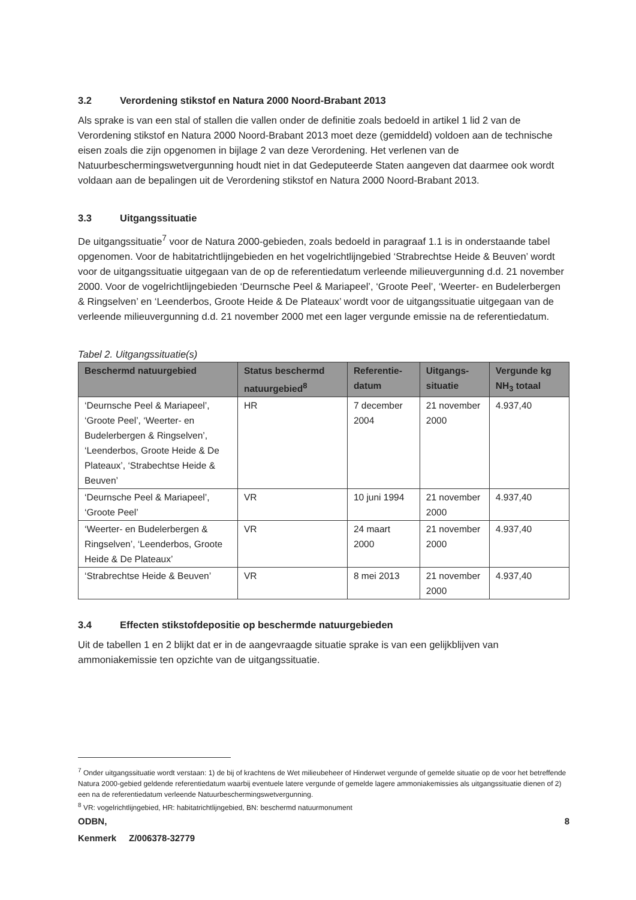3.2 Verordening stikstof en Natura 2000 Noord-Brabant 2013
Als sprake is van een stal of stallen die vallen onder de definitie zoals bedoeld in artikel 1 lid 2 van de Verordening stikstof en Natura 2000 Noord-Brabant 2013 moet deze (gemiddeld) voldoen aan de technische eisen zoals die zijn opgenomen in bijlage 2 van deze Verordening. Het verlenen van de Natuurbeschermingswetvergunning houdt niet in dat Gedeputeerde Staten aangeven dat daarmee ook wordt voldaan aan de bepalingen uit de Verordening stikstof en Natura 2000 Noord-Brabant 2013.
3.3 Uitgangssituatie
De uitgangssituatie<sup>7</sup> voor de Natura 2000-gebieden, zoals bedoeld in paragraaf 1.1 is in onderstaande tabel opgenomen. Voor de habitatrichtlijngebieden en het vogelrichtlijngebied ‘Strabrechtse Heide & Beuven’ wordt voor de uitgangssituatie uitgegaan van de op de referentiedatum verleende milieuvergunning d.d. 21 november 2000. Voor de vogelrichtlijngebieden ‘Deurnsche Peel & Mariapeel’, ‘Groote Peel’, ‘Weerter- en Budelerbergen & Ringselven’ en ‘Leenderbos, Groote Heide & De Plateaux’ wordt voor de uitgangssituatie uitgegaan van de verleende milieuvergunning d.d. 21 november 2000 met een lager vergunde emissie na de referentiedatum.
Tabel 2. Uitgangssituatie(s)
| Beschermd natuurgebied | Status beschermd natuurgebied<sup>8</sup> | Referentie-datum | Uitgangs-situatie | Vergunde kg NH<sub>3</sub> totaal |
| --- | --- | --- | --- | --- |
| ‘Deurnsche Peel & Mariapeel’, ‘Groote Peel’, ‘Weerter- en Budelerbergen & Ringselven’, ‘Leenderbos, Groote Heide & De Plateaux’, ‘Strabechtse Heide & Beuven’ | HR | 7 december 2004 | 21 november 2000 | 4.937,40 |
| ‘Deurnsche Peel & Mariapeel’, ‘Groote Peel’ | VR | 10 juni 1994 | 21 november 2000 | 4.937,40 |
| ‘Weerter- en Budelerbergen & Ringselven’, ‘Leenderbos, Groote Heide & De Plateaux’ | VR | 24 maart 2000 | 21 november 2000 | 4.937,40 |
| ‘Strabrechtse Heide & Beuven’ | VR | 8 mei 2013 | 21 november 2000 | 4.937,40 |
3.4 Effecten stikstofdepositie op beschermde natuurgebieden
Uit de tabellen 1 en 2 blijkt dat er in de aangevraagde situatie sprake is van een gelijkblijven van ammoniakemissie ten opzichte van de uitgangssituatie.
<sup>7</sup> Onder uitgangssituatie wordt verstaan: 1) de bij of krachtens de Wet milieubeheer of Hinderwet vergunde of gemelde situatie op de voor het betreffende Natura 2000-gebied geldende referentiedatum waarbij eventuele latere vergunde of gemelde lagere ammoniakemissies als uitgangssituatie dienen of 2) een na de referentiedatum verleende Natuurbeschermingswetvergunning.
<sup>8</sup> VR: vogelrichtlijngebied, HR: habitatrichtlijngebied, BN: beschermd natuurmonument
ODBN, 8
Kenmerk Z/006378-32779